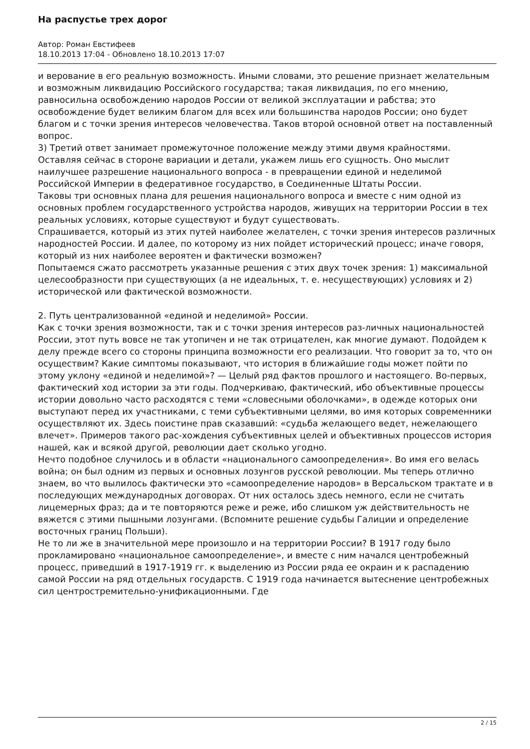На распустье трех дорог
Автор: Роман Евстифеев
18.10.2013 17:04 - Обновлено 18.10.2013 17:07
и верование в его реальную возможность. Иными словами, это решение признает желательным и возможным ликвидацию Российского государства; такая ликвидация, по его мнению, равносильна освобождению народов России от великой эксплуатации и рабства; это освобождение будет великим благом для всех или большинства народов России; оно будет благом и с точки зрения интересов человечества. Таков второй основной ответ на поставленный вопрос.
3) Третий ответ занимает промежуточное положение между этими двумя крайностями. Оставляя сейчас в стороне вариации и детали, укажем лишь его сущность. Оно мыслит наилучшее разрешение национального вопроса - в превращении единой и неделимой Российской Империи в федеративное государство, в Соединенные Штаты России.
Таковы три основных плана для решения национального вопроса и вместе с ним одной из основных проблем государственного устройства народов, живущих на территории России в тех реальных условиях, которые существуют и будут существовать.
Спрашивается, который из этих путей наиболее желателен, с точки зрения интересов различных народностей России. И далее, по которому из них пойдет исторический процесс; иначе говоря, который из них наиболее вероятен и фактически возможен?
Попытаемся сжато рассмотреть указанные решения с этих двух точек зрения: 1) максимальной целесообразности при существующих (а не идеальных, т. е. несуществующих) условиях и 2) исторической или фактической возможности.
2. Путь централизованной «единой и неделимой» России.
Как с точки зрения возможности, так и с точки зрения интересов раз-личных национальностей России, этот путь вовсе не так утопичен и не так отрицателен, как многие думают. Подойдем к делу прежде всего со стороны принципа возможности его реализации. Что говорит за то, что он осуществим? Какие симптомы показывают, что история в ближайшие годы может пойти по этому уклону «единой и неделимой»? — Целый ряд фактов прошлого и настоящего. Во-первых, фактический ход истории за эти годы. Подчеркиваю, фактический, ибо объективные процессы истории довольно часто расходятся с теми «словесными оболочками», в одежде которых они выступают перед их участниками, с теми субъективными целями, во имя которых современники осуществляют их. Здесь поистине прав сказавший: «судьба желающего ведет, нежелающего влечет». Примеров такого рас-хождения субъективных целей и объективных процессов история нашей, как и всякой другой, революции дает сколько угодно.
Нечто подобное случилось и в области «национального самоопределения». Во имя его велась война; он был одним из первых и основных лозунгов русской революции. Мы теперь отлично знаем, во что вылилось фактически это «самоопределение народов» в Версальском трактате и в последующих международных договорах. От них осталось здесь немного, если не считать лицемерных фраз; да и те повторяются реже и реже, ибо слишком уж действительность не вяжется с этими пышными лозунгами. (Вспомните решение судьбы Галиции и определение восточных границ Польши).
Не то ли же в значительной мере произошло и на территории России? В 1917 году было прокламировано «национальное самоопределение», и вместе с ним начался центробежный процесс, приведший в 1917-1919 гг. к выделению из России ряда ее окраин и к распадению самой России на ряд отдельных государств. С 1919 года начинается вытеснение центробежных сил центростремительно-унификационными. Где
2 / 15